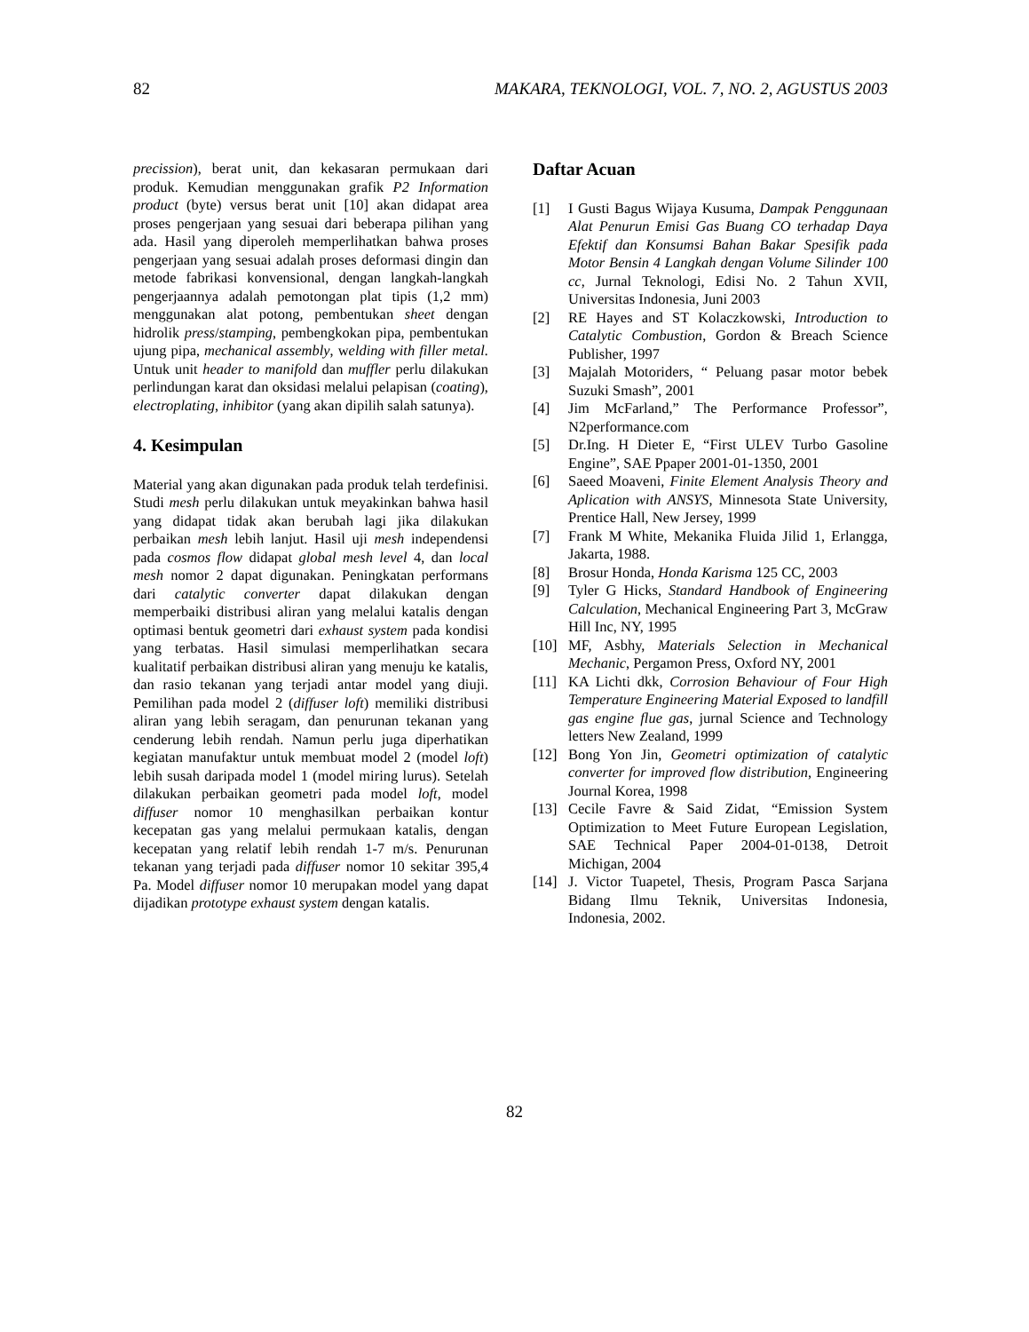82 MAKARA, TEKNOLOGI, VOL. 7, NO. 2, AGUSTUS 2003
precission), berat unit, dan kekasaran permukaan dari produk. Kemudian menggunakan grafik P2 Information product (byte) versus berat unit [10] akan didapat area proses pengerjaan yang sesuai dari beberapa pilihan yang ada. Hasil yang diperoleh memperlihatkan bahwa proses pengerjaan yang sesuai adalah proses deformasi dingin dan metode fabrikasi konvensional, dengan langkah-langkah pengerjaannya adalah pemotongan plat tipis (1,2 mm) menggunakan alat potong, pembentukan sheet dengan hidrolik press/stamping, pembengkokan pipa, pembentukan ujung pipa, mechanical assembly, welding with filler metal. Untuk unit header to manifold dan muffler perlu dilakukan perlindungan karat dan oksidasi melalui pelapisan (coating), electroplating, inhibitor (yang akan dipilih salah satunya).
4. Kesimpulan
Material yang akan digunakan pada produk telah terdefinisi. Studi mesh perlu dilakukan untuk meyakinkan bahwa hasil yang didapat tidak akan berubah lagi jika dilakukan perbaikan mesh lebih lanjut. Hasil uji mesh independensi pada cosmos flow didapat global mesh level 4, dan local mesh nomor 2 dapat digunakan. Peningkatan performans dari catalytic converter dapat dilakukan dengan memperbaiki distribusi aliran yang melalui katalis dengan optimasi bentuk geometri dari exhaust system pada kondisi yang terbatas. Hasil simulasi memperlihatkan secara kualitatif perbaikan distribusi aliran yang menuju ke katalis, dan rasio tekanan yang terjadi antar model yang diuji. Pemilihan pada model 2 (diffuser loft) memiliki distribusi aliran yang lebih seragam, dan penurunan tekanan yang cenderung lebih rendah. Namun perlu juga diperhatikan kegiatan manufaktur untuk membuat model 2 (model loft) lebih susah daripada model 1 (model miring lurus). Setelah dilakukan perbaikan geometri pada model loft, model diffuser nomor 10 menghasilkan perbaikan kontur kecepatan gas yang melalui permukaan katalis, dengan kecepatan yang relatif lebih rendah 1-7 m/s. Penurunan tekanan yang terjadi pada diffuser nomor 10 sekitar 395,4 Pa. Model diffuser nomor 10 merupakan model yang dapat dijadikan prototype exhaust system dengan katalis.
Daftar Acuan
[1] I Gusti Bagus Wijaya Kusuma, Dampak Penggunaan Alat Penurun Emisi Gas Buang CO terhadap Daya Efektif dan Konsumsi Bahan Bakar Spesifik pada Motor Bensin 4 Langkah dengan Volume Silinder 100 cc, Jurnal Teknologi, Edisi No. 2 Tahun XVII, Universitas Indonesia, Juni 2003
[2] RE Hayes and ST Kolaczkowski, Introduction to Catalytic Combustion, Gordon & Breach Science Publisher, 1997
[3] Majalah Motoriders, “ Peluang pasar motor bebek Suzuki Smash”, 2001
[4] Jim McFarland,” The Performance Professor”, N2performance.com
[5] Dr.Ing. H Dieter E, “First ULEV Turbo Gasoline Engine”, SAE Ppaper 2001-01-1350, 2001
[6] Saeed Moaveni, Finite Element Analysis Theory and Aplication with ANSYS, Minnesota State University, Prentice Hall, New Jersey, 1999
[7] Frank M White, Mekanika Fluida Jilid 1, Erlangga, Jakarta, 1988.
[8] Brosur Honda, Honda Karisma 125 CC, 2003
[9] Tyler G Hicks, Standard Handbook of Engineering Calculation, Mechanical Engineering Part 3, McGraw Hill Inc, NY, 1995
[10] MF, Asbhy, Materials Selection in Mechanical Mechanic, Pergamon Press, Oxford NY, 2001
[11] KA Lichti dkk, Corrosion Behaviour of Four High Temperature Engineering Material Exposed to landfill gas engine flue gas, jurnal Science and Technology letters New Zealand, 1999
[12] Bong Yon Jin, Geometri optimization of catalytic converter for improved flow distribution, Engineering Journal Korea, 1998
[13] Cecile Favre & Said Zidat, “Emission System Optimization to Meet Future European Legislation, SAE Technical Paper 2004-01-0138, Detroit Michigan, 2004
[14] J. Victor Tuapetel, Thesis, Program Pasca Sarjana Bidang Ilmu Teknik, Universitas Indonesia, Indonesia, 2002.
82